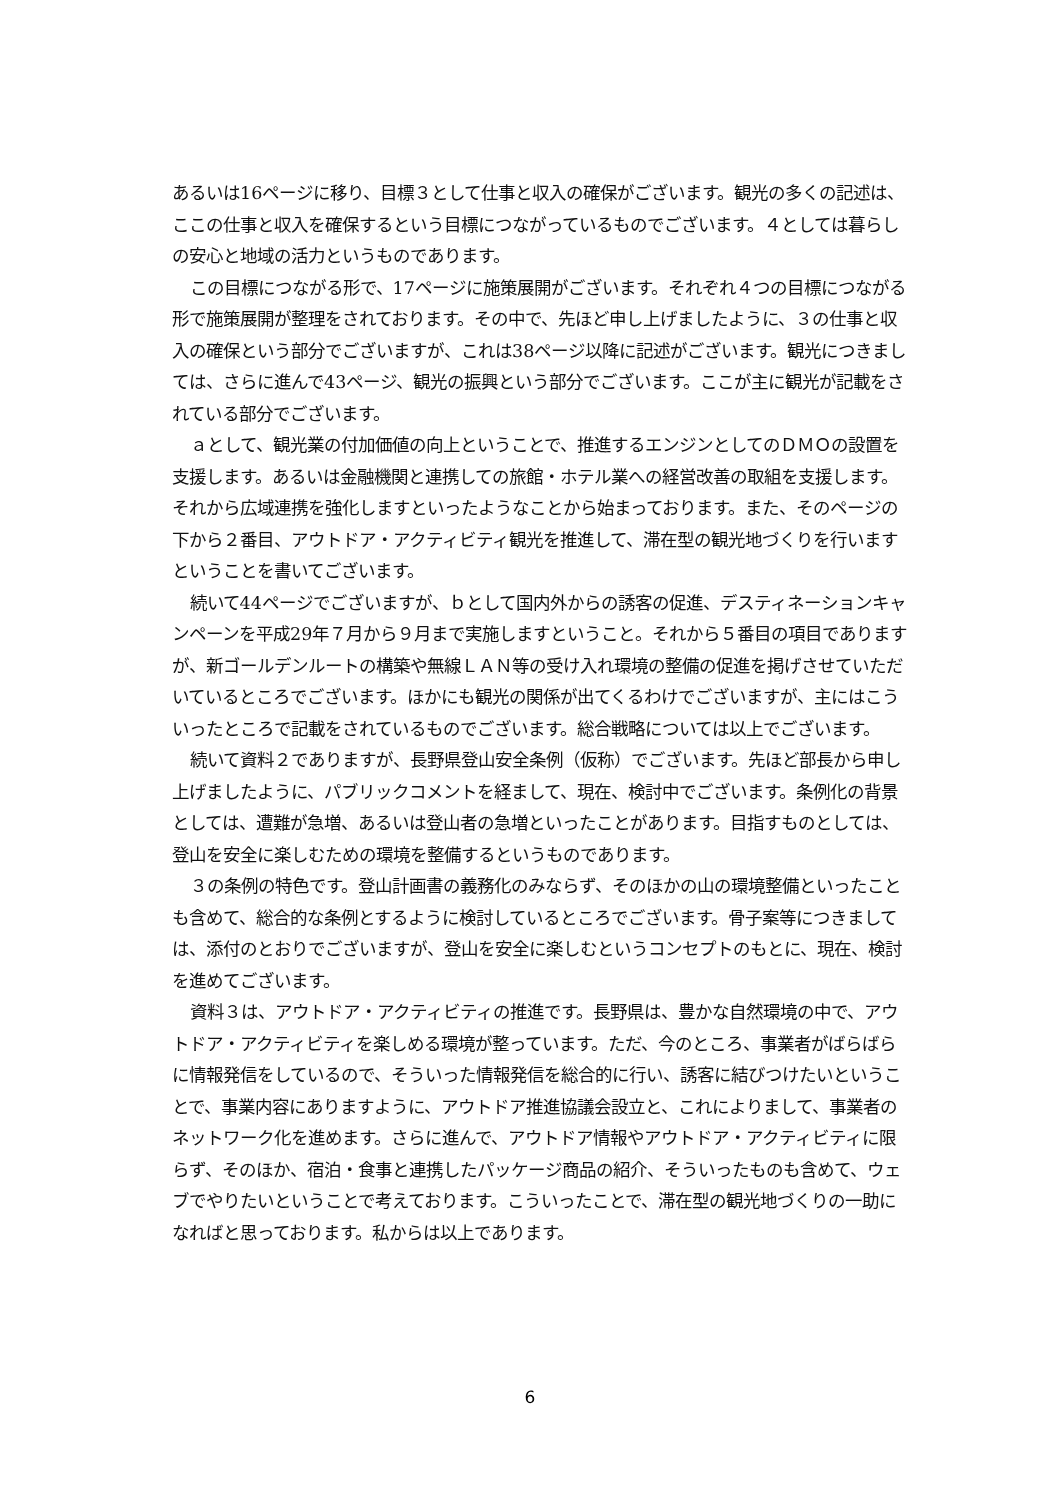あるいは16ページに移り、目標３として仕事と収入の確保がございます。観光の多くの記述は、ここの仕事と収入を確保するという目標につながっているものでございます。４としては暮らしの安心と地域の活力というものであります。
この目標につながる形で、17ページに施策展開がございます。それぞれ４つの目標につながる形で施策展開が整理をされております。その中で、先ほど申し上げましたように、３の仕事と収入の確保という部分でございますが、これは38ページ以降に記述がございます。観光につきましては、さらに進んで43ページ、観光の振興という部分でございます。ここが主に観光が記載をされている部分でございます。
ａとして、観光業の付加価値の向上ということで、推進するエンジンとしてのＤＭＯの設置を支援します。あるいは金融機関と連携しての旅館・ホテル業への経営改善の取組を支援します。それから広域連携を強化しますといったようなことから始まっております。また、そのページの下から２番目、アウトドア・アクティビティ観光を推進して、滞在型の観光地づくりを行いますということを書いてございます。
続いて44ページでございますが、ｂとして国内外からの誘客の促進、デスティネーションキャンペーンを平成29年７月から９月まで実施しますということ。それから５番目の項目でありますが、新ゴールデンルートの構築や無線ＬＡＮ等の受け入れ環境の整備の促進を掲げさせていただいているところでございます。ほかにも観光の関係が出てくるわけでございますが、主にはこういったところで記載をされているものでございます。総合戦略については以上でございます。
続いて資料２でありますが、長野県登山安全条例（仮称）でございます。先ほど部長から申し上げましたように、パブリックコメントを経まして、現在、検討中でございます。条例化の背景としては、遭難が急増、あるいは登山者の急増といったことがあります。目指すものとしては、登山を安全に楽しむための環境を整備するというものであります。
３の条例の特色です。登山計画書の義務化のみならず、そのほかの山の環境整備といったことも含めて、総合的な条例とするように検討しているところでございます。骨子案等につきましては、添付のとおりでございますが、登山を安全に楽しむというコンセプトのもとに、現在、検討を進めてございます。
資料３は、アウトドア・アクティビティの推進です。長野県は、豊かな自然環境の中で、アウトドア・アクティビティを楽しめる環境が整っています。ただ、今のところ、事業者がばらばらに情報発信をしているので、そういった情報発信を総合的に行い、誘客に結びつけたいということで、事業内容にありますように、アウトドア推進協議会設立と、これによりまして、事業者のネットワーク化を進めます。さらに進んで、アウトドア情報やアウトドア・アクティビティに限らず、そのほか、宿泊・食事と連携したパッケージ商品の紹介、そういったものも含めて、ウェブでやりたいということで考えております。こういったことで、滞在型の観光地づくりの一助になればと思っております。私からは以上であります。
6